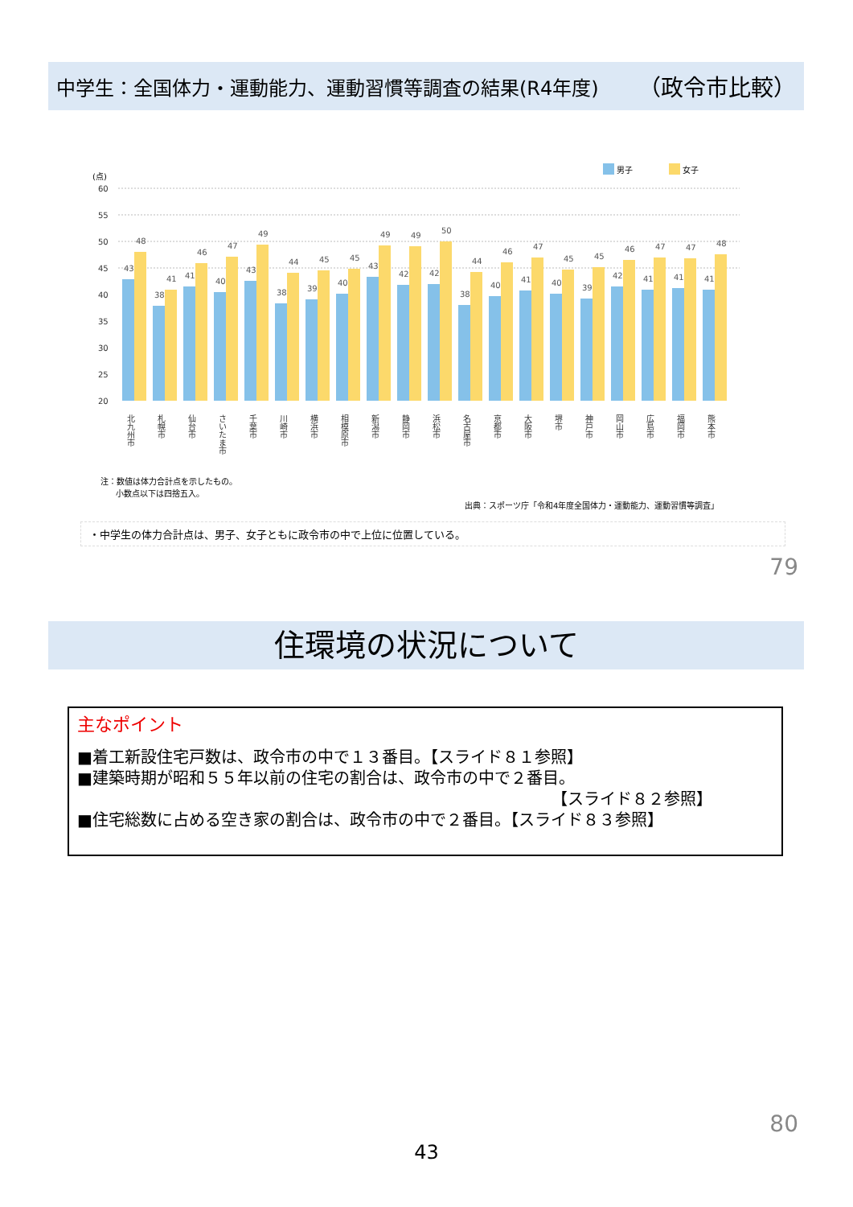中学生：全国体力・運動能力、運動習慣等調査の結果(R4年度) （政令市比較）
男子
女子
(点)
60
55
50
45
40
35
30
25
20
43
48
38
41
41
46
40
47
43
49
38
44
39
45
40
45
43
49
42
49
42
50
38
44
40
46
41
47
40
45
39
45
42
46
41
47
41
47
41
48
北九州市
札幌市
仙台市
さいたま市
千葉市
川崎市
横浜市
相模原市
新潟市
静岡市
浜松市
名古屋市
京都市
大阪市
堺市
神戸市
岡山市
広島市
福岡市
熊本市
注：数値は体力合計点を示したもの。
小数点以下は四捨五入。
出典：スポーツ庁「令和4年度全国体力・運動能力、運動習慣等調査」
・中学生の体力合計点は、男子、女子ともに政令市の中で上位に位置している。
79
住環境の状況について
主なポイント
■着工新設住宅戸数は、政令市の中で１３番目。【スライド８１参照】
■建築時期が昭和５５年以前の住宅の割合は、政令市の中で２番目。
【スライド８２参照】
■住宅総数に占める空き家の割合は、政令市の中で２番目。【スライド８３参照】
80
43